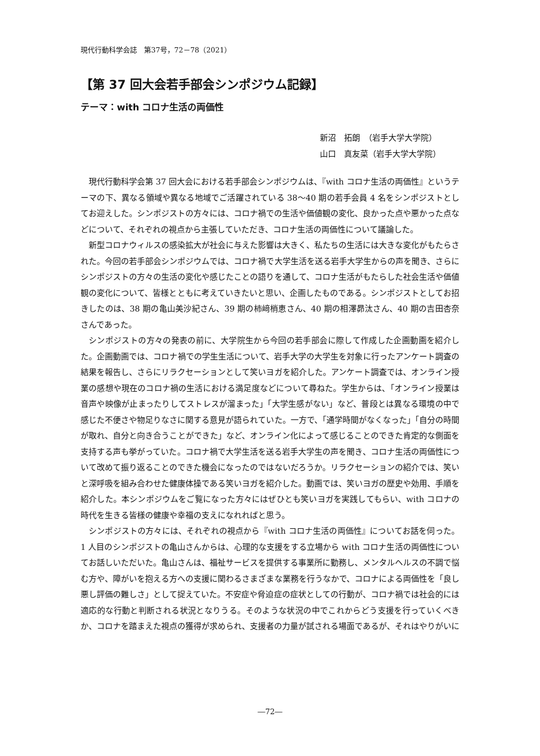現代行動科学会誌　第37号，72－78（2021）
【第 37 回大会若手部会シンポジウム記録】
テーマ：with コロナ生活の両価性
新沼　拓朗　（岩手大学大学院）
山口　真友菜（岩手大学大学院）
現代行動科学会第 37 回大会における若手部会シンポジウムは、『with コロナ生活の両価性』というテーマの下、異なる領域や異なる地域でご活躍されている 38〜40 期の若手会員 4 名をシンポジストとしてお迎えした。シンポジストの方々には、コロナ禍での生活や価値観の変化、良かった点や悪かった点などについて、それぞれの視点から主張していただき、コロナ生活の両価性について議論した。
新型コロナウィルスの感染拡大が社会に与えた影響は大きく、私たちの生活には大きな変化がもたらされた。今回の若手部会シンポジウムでは、コロナ禍で大学生活を送る岩手大学生からの声を聞き、さらにシンポジストの方々の生活の変化や感じたことの語りを通して、コロナ生活がもたらした社会生活や価値観の変化について、皆様とともに考えていきたいと思い、企画したものである。シンポジストとしてお招きしたのは、38 期の亀山美沙紀さん、39 期の柿﨑梢恵さん、40 期の相澤昴汰さん、40 期の吉田杏奈さんであった。
シンポジストの方々の発表の前に、大学院生から今回の若手部会に際して作成した企画動画を紹介した。企画動画では、コロナ禍での学生生活について、岩手大学の大学生を対象に行ったアンケート調査の結果を報告し、さらにリラクセーションとして笑いヨガを紹介した。アンケート調査では、オンライン授業の感想や現在のコロナ禍の生活における満足度などについて尋ねた。学生からは、「オンライン授業は音声や映像が止まったりしてストレスが溜まった」「大学生感がない」など、普段とは異なる環境の中で感じた不便さや物足りなさに関する意見が語られていた。一方で、「通学時間がなくなった」「自分の時間が取れ、自分と向き合うことができた」など、オンライン化によって感じることのできた肯定的な側面を支持する声も挙がっていた。コロナ禍で大学生活を送る岩手大学生の声を聞き、コロナ生活の両価性について改めて振り返ることのできた機会になったのではないだろうか。リラクセーションの紹介では、笑いと深呼吸を組み合わせた健康体操である笑いヨガを紹介した。動画では、笑いヨガの歴史や効用、手順を紹介した。本シンポジウムをご覧になった方々にはぜひとも笑いヨガを実践してもらい、with コロナの時代を生きる皆様の健康や幸福の支えになれればと思う。
シンポジストの方々には、それぞれの視点から『with コロナ生活の両価性』についてお話を伺った。1 人目のシンポジストの亀山さんからは、心理的な支援をする立場から with コロナ生活の両価性についてお話しいただいた。亀山さんは、福祉サービスを提供する事業所に勤務し、メンタルヘルスの不調で悩む方や、障がいを抱える方への支援に関わるさまざまな業務を行うなかで、コロナによる両価性を「良し悪し評価の難しさ」として捉えていた。不安症や脅迫症の症状としての行動が、コロナ禍では社会的には適応的な行動と判断される状況となりうる。そのような状況の中でこれからどう支援を行っていくべきか、コロナを踏まえた視点の獲得が求められ、支援者の力量が試される場面であるが、それはやりがいに
―72―